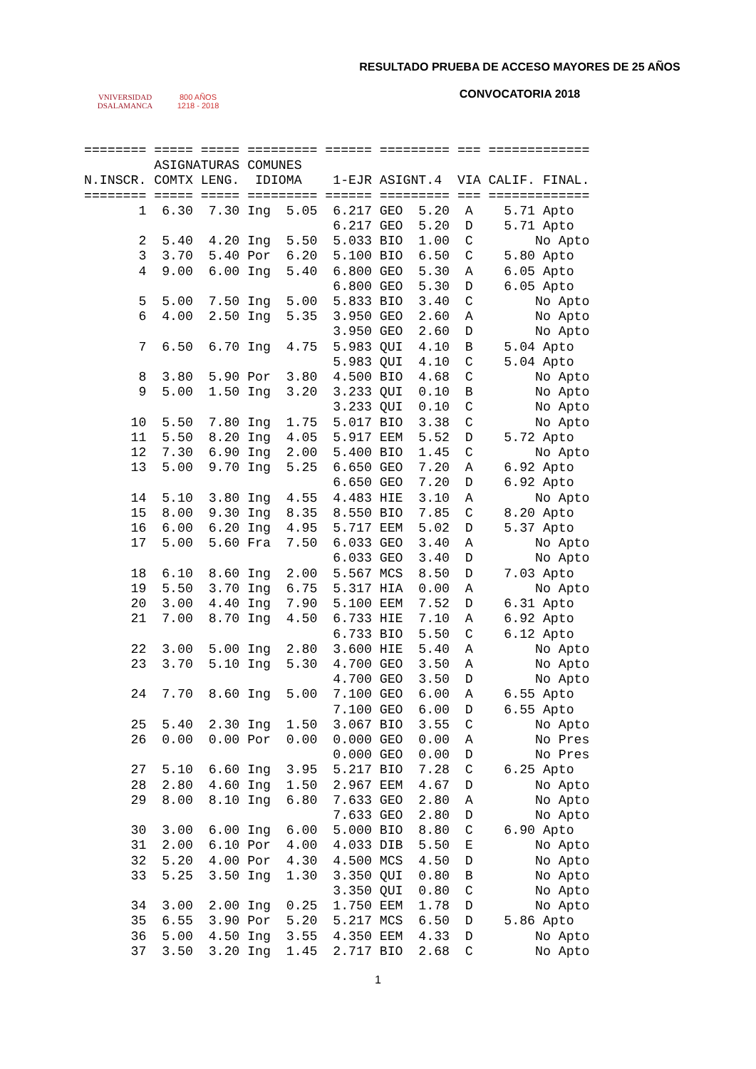VNIVERSIDAD
DSALAMANCA
800 AÑOS
1218 - 2018
RESULTADO PRUEBA DE ACCESO MAYORES DE 25 AÑOS
CONVOCATORIA 2018
======== ===== ===== ========= ====== ========= === =============
         ASIGNATURAS COMUNES
N.INSCR. COMTX LENG.  IDIOMA    1-EJR ASIGNT.4  VIA CALIF. FINAL.
======== ===== ===== ========= ====== ========= === =============
       1  6.30  7.30 Ing  5.05  6.217 GEO  5.20  A    5.71 Apto
                                6.217 GEO  5.20  D    5.71 Apto
       2  5.40  4.20 Ing  5.50  5.033 BIO  1.00  C        No Apto
       3  3.70  5.40 Por  6.20  5.100 BIO  6.50  C    5.80 Apto
       4  9.00  6.00 Ing  5.40  6.800 GEO  5.30  A    6.05 Apto
                                6.800 GEO  5.30  D    6.05 Apto
       5  5.00  7.50 Ing  5.00  5.833 BIO  3.40  C        No Apto
       6  4.00  2.50 Ing  5.35  3.950 GEO  2.60  A        No Apto
                                3.950 GEO  2.60  D        No Apto
       7  6.50  6.70 Ing  4.75  5.983 QUI  4.10  B    5.04 Apto
                                5.983 QUI  4.10  C    5.04 Apto
       8  3.80  5.90 Por  3.80  4.500 BIO  4.68  C        No Apto
       9  5.00  1.50 Ing  3.20  3.233 QUI  0.10  B        No Apto
                                3.233 QUI  0.10  C        No Apto
      10  5.50  7.80 Ing  1.75  5.017 BIO  3.38  C        No Apto
      11  5.50  8.20 Ing  4.05  5.917 EEM  5.52  D    5.72 Apto
      12  7.30  6.90 Ing  2.00  5.400 BIO  1.45  C        No Apto
      13  5.00  9.70 Ing  5.25  6.650 GEO  7.20  A    6.92 Apto
                                6.650 GEO  7.20  D    6.92 Apto
      14  5.10  3.80 Ing  4.55  4.483 HIE  3.10  A        No Apto
      15  8.00  9.30 Ing  8.35  8.550 BIO  7.85  C    8.20 Apto
      16  6.00  6.20 Ing  4.95  5.717 EEM  5.02  D    5.37 Apto
      17  5.00  5.60 Fra  7.50  6.033 GEO  3.40  A        No Apto
                                6.033 GEO  3.40  D        No Apto
      18  6.10  8.60 Ing  2.00  5.567 MCS  8.50  D    7.03 Apto
      19  5.50  3.70 Ing  6.75  5.317 HIA  0.00  A        No Apto
      20  3.00  4.40 Ing  7.90  5.100 EEM  7.52  D    6.31 Apto
      21  7.00  8.70 Ing  4.50  6.733 HIE  7.10  A    6.92 Apto
                                6.733 BIO  5.50  C    6.12 Apto
      22  3.00  5.00 Ing  2.80  3.600 HIE  5.40  A        No Apto
      23  3.70  5.10 Ing  5.30  4.700 GEO  3.50  A        No Apto
                                4.700 GEO  3.50  D        No Apto
      24  7.70  8.60 Ing  5.00  7.100 GEO  6.00  A    6.55 Apto
                                7.100 GEO  6.00  D    6.55 Apto
      25  5.40  2.30 Ing  1.50  3.067 BIO  3.55  C        No Apto
      26  0.00  0.00 Por  0.00  0.000 GEO  0.00  A        No Pres
                                0.000 GEO  0.00  D        No Pres
      27  5.10  6.60 Ing  3.95  5.217 BIO  7.28  C    6.25 Apto
      28  2.80  4.60 Ing  1.50  2.967 EEM  4.67  D        No Apto
      29  8.00  8.10 Ing  6.80  7.633 GEO  2.80  A        No Apto
                                7.633 GEO  2.80  D        No Apto
      30  3.00  6.00 Ing  6.00  5.000 BIO  8.80  C    6.90 Apto
      31  2.00  6.10 Por  4.00  4.033 DIB  5.50  E        No Apto
      32  5.20  4.00 Por  4.30  4.500 MCS  4.50  D        No Apto
      33  5.25  3.50 Ing  1.30  3.350 QUI  0.80  B        No Apto
                                3.350 QUI  0.80  C        No Apto
      34  3.00  2.00 Ing  0.25  1.750 EEM  1.78  D        No Apto
      35  6.55  3.90 Por  5.20  5.217 MCS  6.50  D    5.86 Apto
      36  5.00  4.50 Ing  3.55  4.350 EEM  4.33  D        No Apto
      37  3.50  3.20 Ing  1.45  2.717 BIO  2.68  C        No Apto
1